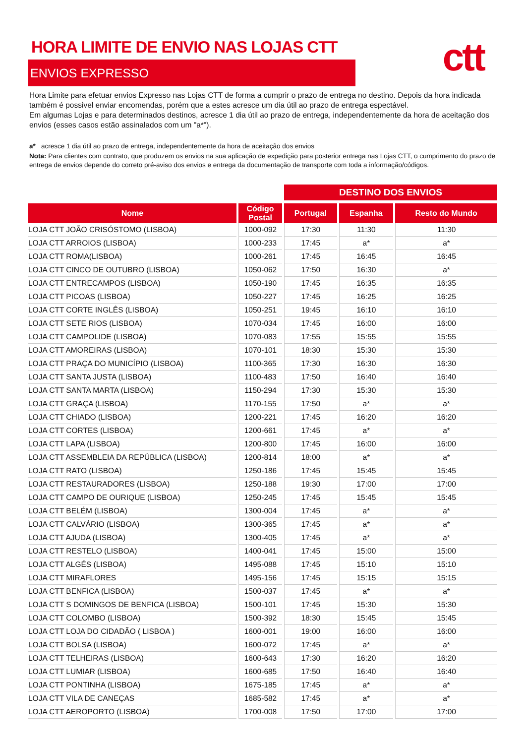HORA LIMITE DE ENVIO NAS LOJAS CTT
ctt
ENVIOS EXPRESSO
Hora Limite para efetuar envios Expresso nas Lojas CTT de forma a cumprir o prazo de entrega no destino. Depois da hora indicada também é possivel enviar encomendas, porém que a estes acresce um dia útil ao prazo de entrega espectável.
Em algumas Lojas e para determinados destinos, acresce 1 dia útil ao prazo de entrega, independentemente da hora de aceitação dos envios (esses casos estão assinalados com um "a*").
a* acresce 1 dia útil ao prazo de entrega, independentemente da hora de aceitação dos envios
Nota: Para clientes com contrato, que produzem os envios na sua aplicação de expedição para posterior entrega nas Lojas CTT, o cumprimento do prazo de entrega de envios depende do correto pré-aviso dos envios e entrega da documentação de transporte com toda a informação/códigos.
| | | DESTINO DOS ENVIOS | | |
| Nome | Código Postal | Portugal | Espanha | Resto do Mundo |
| LOJA CTT JOÃO CRISÓSTOMO (LISBOA) | 1000-092 | 17:30 | 11:30 | 11:30 |
| LOJA CTT ARROIOS (LISBOA) | 1000-233 | 17:45 | a* | a* |
| LOJA CTT ROMA(LISBOA) | 1000-261 | 17:45 | 16:45 | 16:45 |
| LOJA CTT CINCO DE OUTUBRO (LISBOA) | 1050-062 | 17:50 | 16:30 | a* |
| LOJA CTT ENTRECAMPOS (LISBOA) | 1050-190 | 17:45 | 16:35 | 16:35 |
| LOJA CTT PICOAS (LISBOA) | 1050-227 | 17:45 | 16:25 | 16:25 |
| LOJA CTT CORTE INGLÊS (LISBOA) | 1050-251 | 19:45 | 16:10 | 16:10 |
| LOJA CTT SETE RIOS (LISBOA) | 1070-034 | 17:45 | 16:00 | 16:00 |
| LOJA CTT CAMPOLIDE (LISBOA) | 1070-083 | 17:55 | 15:55 | 15:55 |
| LOJA CTT AMOREIRAS (LISBOA) | 1070-101 | 18:30 | 15:30 | 15:30 |
| LOJA CTT PRAÇA DO MUNICÍPIO (LISBOA) | 1100-365 | 17:30 | 16:30 | 16:30 |
| LOJA CTT SANTA JUSTA (LISBOA) | 1100-483 | 17:50 | 16:40 | 16:40 |
| LOJA CTT SANTA MARTA (LISBOA) | 1150-294 | 17:30 | 15:30 | 15:30 |
| LOJA CTT GRAÇA (LISBOA) | 1170-155 | 17:50 | a* | a* |
| LOJA CTT CHIADO (LISBOA) | 1200-221 | 17:45 | 16:20 | 16:20 |
| LOJA CTT CORTES (LISBOA) | 1200-661 | 17:45 | a* | a* |
| LOJA CTT LAPA (LISBOA) | 1200-800 | 17:45 | 16:00 | 16:00 |
| LOJA CTT ASSEMBLEIA DA REPÚBLICA (LISBOA) | 1200-814 | 18:00 | a* | a* |
| LOJA CTT RATO (LISBOA) | 1250-186 | 17:45 | 15:45 | 15:45 |
| LOJA CTT RESTAURADORES (LISBOA) | 1250-188 | 19:30 | 17:00 | 17:00 |
| LOJA CTT CAMPO DE OURIQUE (LISBOA) | 1250-245 | 17:45 | 15:45 | 15:45 |
| LOJA CTT BELÉM (LISBOA) | 1300-004 | 17:45 | a* | a* |
| LOJA CTT CALVÁRIO (LISBOA) | 1300-365 | 17:45 | a* | a* |
| LOJA CTT AJUDA (LISBOA) | 1300-405 | 17:45 | a* | a* |
| LOJA CTT RESTELO (LISBOA) | 1400-041 | 17:45 | 15:00 | 15:00 |
| LOJA CTT ALGÉS (LISBOA) | 1495-088 | 17:45 | 15:10 | 15:10 |
| LOJA CTT MIRAFLORES | 1495-156 | 17:45 | 15:15 | 15:15 |
| LOJA CTT BENFICA (LISBOA) | 1500-037 | 17:45 | a* | a* |
| LOJA CTT S DOMINGOS DE BENFICA (LISBOA) | 1500-101 | 17:45 | 15:30 | 15:30 |
| LOJA CTT COLOMBO (LISBOA) | 1500-392 | 18:30 | 15:45 | 15:45 |
| LOJA CTT LOJA DO CIDADÃO ( LISBOA ) | 1600-001 | 19:00 | 16:00 | 16:00 |
| LOJA CTT BOLSA (LISBOA) | 1600-072 | 17:45 | a* | a* |
| LOJA CTT TELHEIRAS (LISBOA) | 1600-643 | 17:30 | 16:20 | 16:20 |
| LOJA CTT LUMIAR (LISBOA) | 1600-685 | 17:50 | 16:40 | 16:40 |
| LOJA CTT PONTINHA (LISBOA) | 1675-185 | 17:45 | a* | a* |
| LOJA CTT VILA DE CANEÇAS | 1685-582 | 17:45 | a* | a* |
| LOJA CTT AEROPORTO (LISBOA) | 1700-008 | 17:50 | 17:00 | 17:00 |